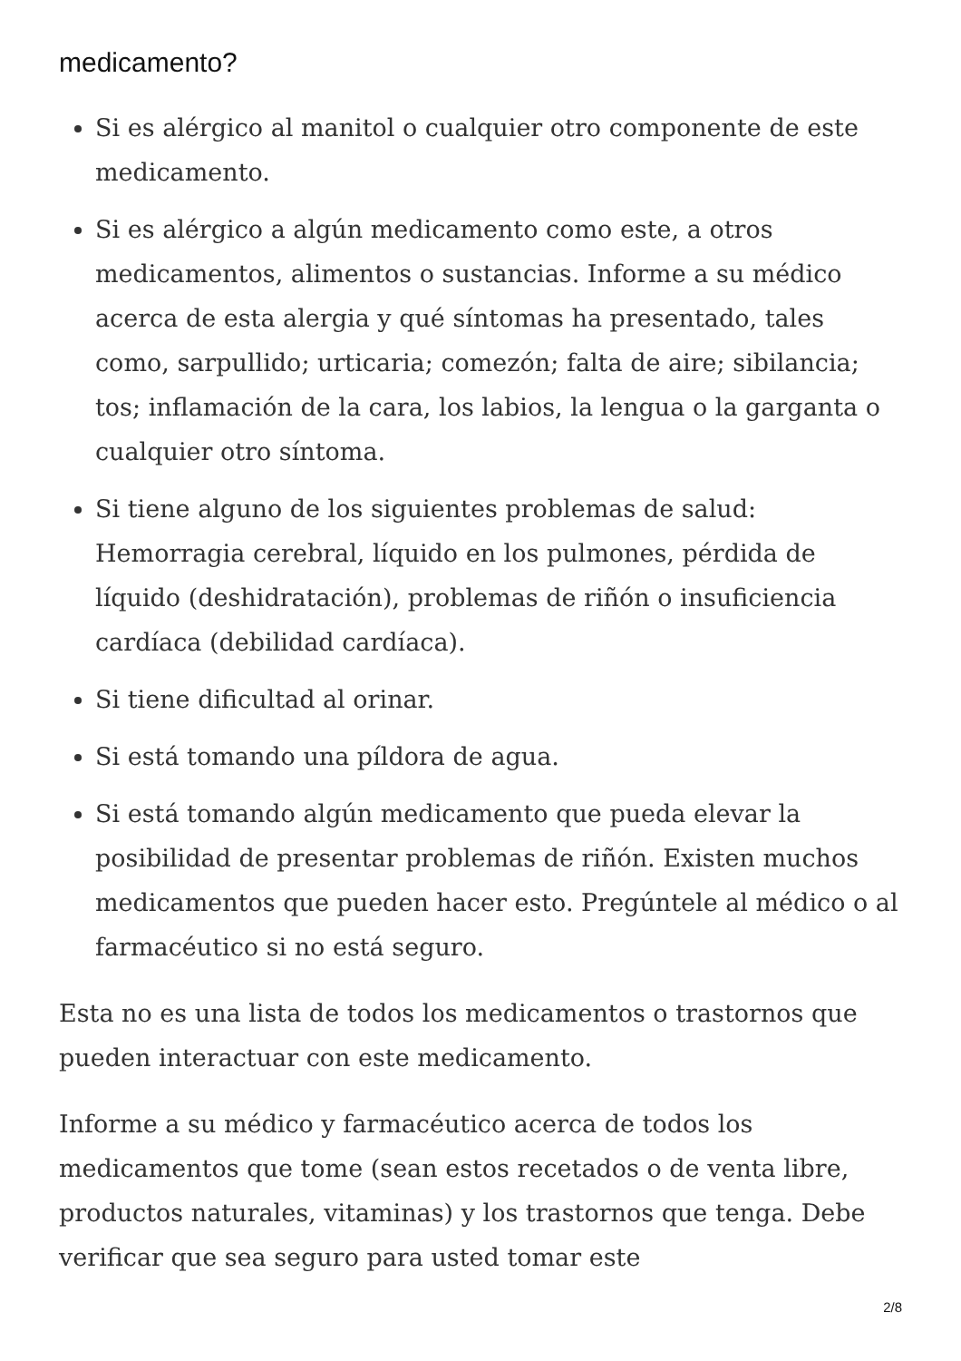medicamento?
Si es alérgico al manitol o cualquier otro componente de este medicamento.
Si es alérgico a algún medicamento como este, a otros medicamentos, alimentos o sustancias. Informe a su médico acerca de esta alergia y qué síntomas ha presentado, tales como, sarpullido; urticaria; comezón; falta de aire; sibilancia; tos; inflamación de la cara, los labios, la lengua o la garganta o cualquier otro síntoma.
Si tiene alguno de los siguientes problemas de salud: Hemorragia cerebral, líquido en los pulmones, pérdida de líquido (deshidratación), problemas de riñón o insuficiencia cardíaca (debilidad cardíaca).
Si tiene dificultad al orinar.
Si está tomando una píldora de agua.
Si está tomando algún medicamento que pueda elevar la posibilidad de presentar problemas de riñón. Existen muchos medicamentos que pueden hacer esto. Pregúntele al médico o al farmacéutico si no está seguro.
Esta no es una lista de todos los medicamentos o trastornos que pueden interactuar con este medicamento.
Informe a su médico y farmacéutico acerca de todos los medicamentos que tome (sean estos recetados o de venta libre, productos naturales, vitaminas) y los trastornos que tenga. Debe verificar que sea seguro para usted tomar este
2/8